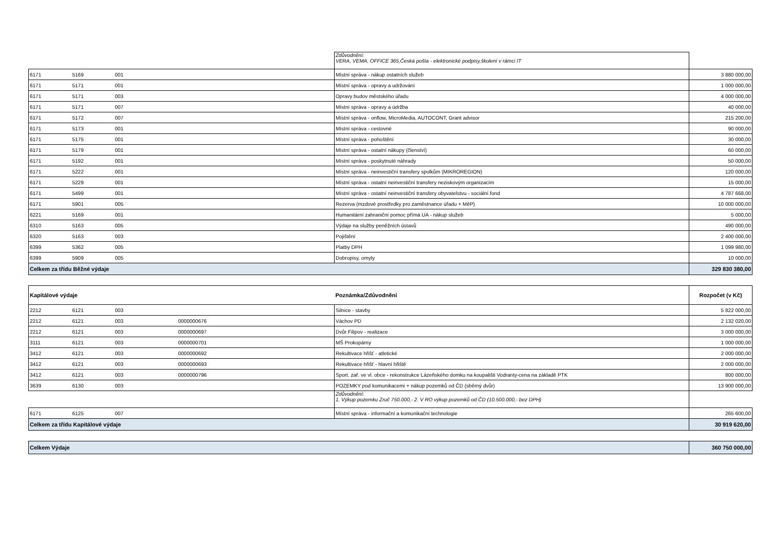| | | | | Zdůvodnění: VERA, VEMA, OFFICE 365,Česká pošta - elektronické podpisy,školení v rámci IT | |
| 6171 | 5169 | 001 | | Místní správa - nákup ostatních služeb | 3 880 000,00 |
| 6171 | 5171 | 001 | | Místní správa - opravy a udržování | 1 000 000,00 |
| 6171 | 5171 | 003 | | Opravy budov městského úřadu | 4 000 000,00 |
| 6171 | 5171 | 007 | | Místní správa - opravy a údržba | 40 000,00 |
| 6171 | 5172 | 007 | | Místní správa - onflow, MicroMedia, AUTOCONT, Grant advisor | 215 200,00 |
| 6171 | 5173 | 001 | | Místní správa - cestovné | 90 000,00 |
| 6171 | 5175 | 001 | | Místní správa - pohoštění | 30 000,00 |
| 6171 | 5179 | 001 | | Místní správa - ostatní nákupy (členství) | 60 000,00 |
| 6171 | 5192 | 001 | | Místní správa - poskytnuté náhrady | 50 000,00 |
| 6171 | 5222 | 001 | | Místní správa - neinvestiční transfery spolkům (MIKROREGION) | 120 000,00 |
| 6171 | 5229 | 001 | | Místní správa - ostatní neinvestiční transfery neziskovým organizacím | 15 000,00 |
| 6171 | 5499 | 001 | | Místní správa - ostatní neinvestiční transfery obyvatelstvu - sociální fond | 4 787 668,00 |
| 6171 | 5901 | 005 | | Rezerva (mzdové prostředky pro zaměstnance úřadu + MěP) | 10 000 000,00 |
| 6221 | 5169 | 001 | | Humanitární zahraniční pomoc přímá UA - nákup služeb | 5 000,00 |
| 6310 | 5163 | 005 | | Výdaje na služby peněžních ústavů | 490 000,00 |
| 6320 | 5163 | 003 | | Pojištění | 2 400 000,00 |
| 6399 | 5362 | 005 | | Platby DPH | 1 099 980,00 |
| 6399 | 5909 | 005 | | Dobropisy, omyly | 10 000,00 |
| Celkem za třídu Běžné výdaje | | | | | 329 830 380,00 |
| Kapitálové výdaje | | | | Poznámka/Zdůvodnění | Rozpočet (v Kč) |
| 2212 | 6121 | 003 | | Silnice - stavby | 5 822 000,00 |
| 2212 | 6121 | 003 | 0000000676 | Váchov PD | 2 132 020,00 |
| 2212 | 6121 | 003 | 0000000697 | Dvůr Filipov - realizace | 3 000 000,00 |
| 3111 | 6121 | 003 | 0000000701 | MŠ Prokopárny | 1 000 000,00 |
| 3412 | 6121 | 003 | 0000000692 | Rekultivace hřišť - atletické | 2 000 000,00 |
| 3412 | 6121 | 003 | 0000000693 | Rekultivace hřišť - hlavní hřiště | 2 000 000,00 |
| 3412 | 6121 | 003 | 0000000796 | Sport. zař. ve vl. obce - rekonstrukce Lázeňského domku na koupališti Vodranty-cena na základě PTK | 800 000,00 |
| 3639 | 6130 | 003 | | POZEMKY pod komunikacemi + nákup pozemků od ČD (sběrný dvůr) | 13 900 000,00 |
| | | | | Zdůvodnění: 1. Výkup pozemku Zruč 750.000,- 2. V RO výkup pozemků od ČD (10.500.000,- bez DPH) | |
| 6171 | 6125 | 007 | | Místní správa - informační a komunikační technologie | 265 600,00 |
| Celkem za třídu Kapitálové výdaje | | | | | 30 919 620,00 |
| Celkem Výdaje | 360 750 000,00 |